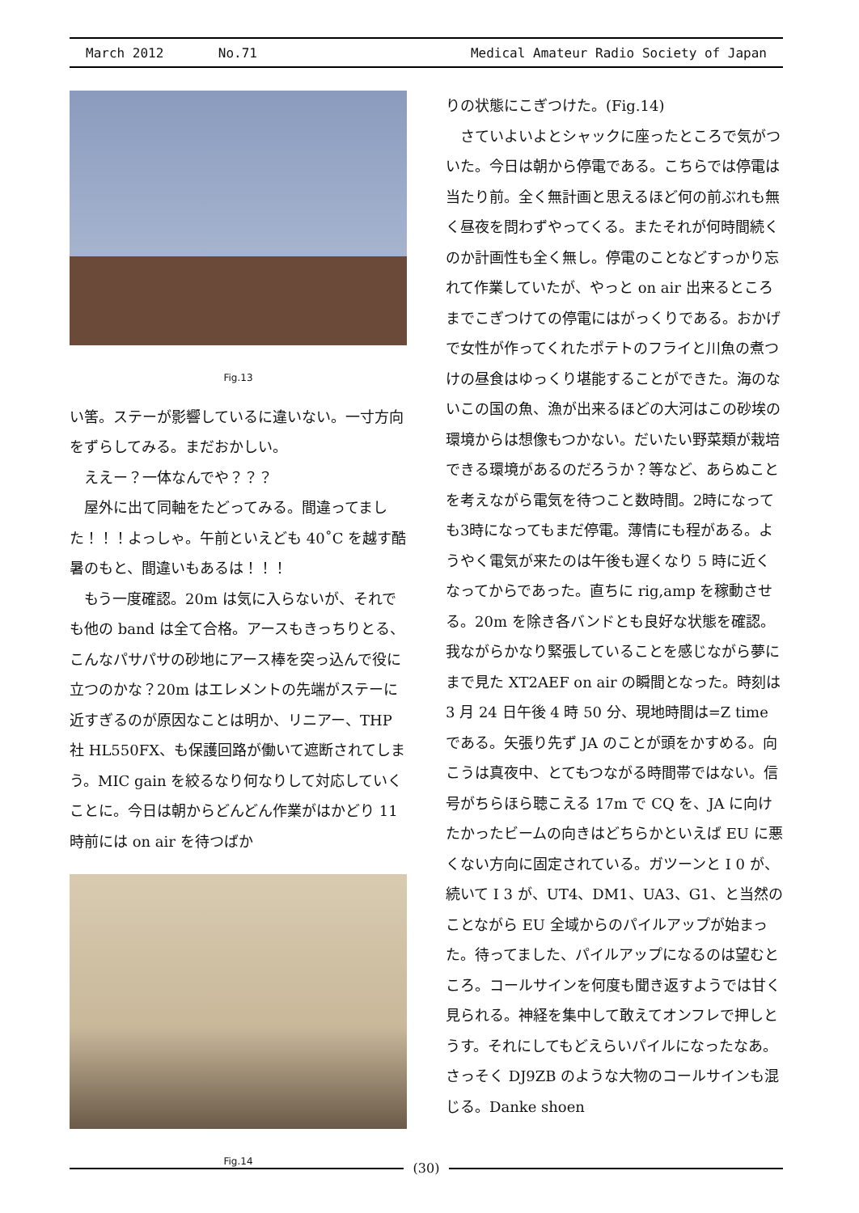March 2012 No.71 Medical Amateur Radio Society of Japan
Fig.13
い筈。ステーが影響しているに違いない。一寸方向をずらしてみる。まだおかしい。
 ええー？一体なんでや？？？
 屋外に出て同軸をたどってみる。間違ってました！！！よっしゃ。午前といえども 40˚C を越す酷暑のもと、間違いもあるは！！！
 もう一度確認。20m は気に入らないが、それでも他の band は全て合格。アースもきっちりとる、こんなパサパサの砂地にアース棒を突っ込んで役に立つのかな？20m はエレメントの先端がステーに近すぎるのが原因なことは明か、リニアー、THP 社 HL550FX、も保護回路が働いて遮断されてしまう。MIC gain を絞るなり何なりして対応していくことに。今日は朝からどんどん作業がはかどり 11 時前には on air を待つばか
Fig.14
りの状態にこぎつけた。(Fig.14)
 さていよいよとシャックに座ったところで気がついた。今日は朝から停電である。こちらでは停電は当たり前。全く無計画と思えるほど何の前ぶれも無く昼夜を問わずやってくる。またそれが何時間続くのか計画性も全く無し。停電のことなどすっかり忘れて作業していたが、やっと on air 出来るところまでこぎつけての停電にはがっくりである。おかげで女性が作ってくれたポテトのフライと川魚の煮つけの昼食はゆっくり堪能することができた。海のないこの国の魚、漁が出来るほどの大河はこの砂埃の環境からは想像もつかない。だいたい野菜類が栽培できる環境があるのだろうか？等など、あらぬことを考えながら電気を待つこと数時間。2時になっても3時になってもまだ停電。薄情にも程がある。ようやく電気が来たのは午後も遅くなり 5 時に近くなってからであった。直ちに rig,amp を稼動させる。20m を除き各バンドとも良好な状態を確認。我ながらかなり緊張していることを感じながら夢にまで見た XT2AEF on air の瞬間となった。時刻は 3 月 24 日午後 4 時 50 分、現地時間は=Z time である。矢張り先ず JA のことが頭をかすめる。向こうは真夜中、とてもつながる時間帯ではない。信号がちらほら聴こえる 17m で CQ を、JA に向けたかったビームの向きはどちらかといえば EU に悪くない方向に固定されている。ガツーンと I 0 が、続いて I 3 が、UT4、DM1、UA3、G1、と当然のことながら EU 全域からのパイルアップが始まった。待ってました、パイルアップになるのは望むところ。コールサインを何度も聞き返すようでは甘く見られる。神経を集中して敢えてオンフレで押しとうす。それにしてもどえらいパイルになったなあ。さっそく DJ9ZB のような大物のコールサインも混じる。Danke shoen
(30)